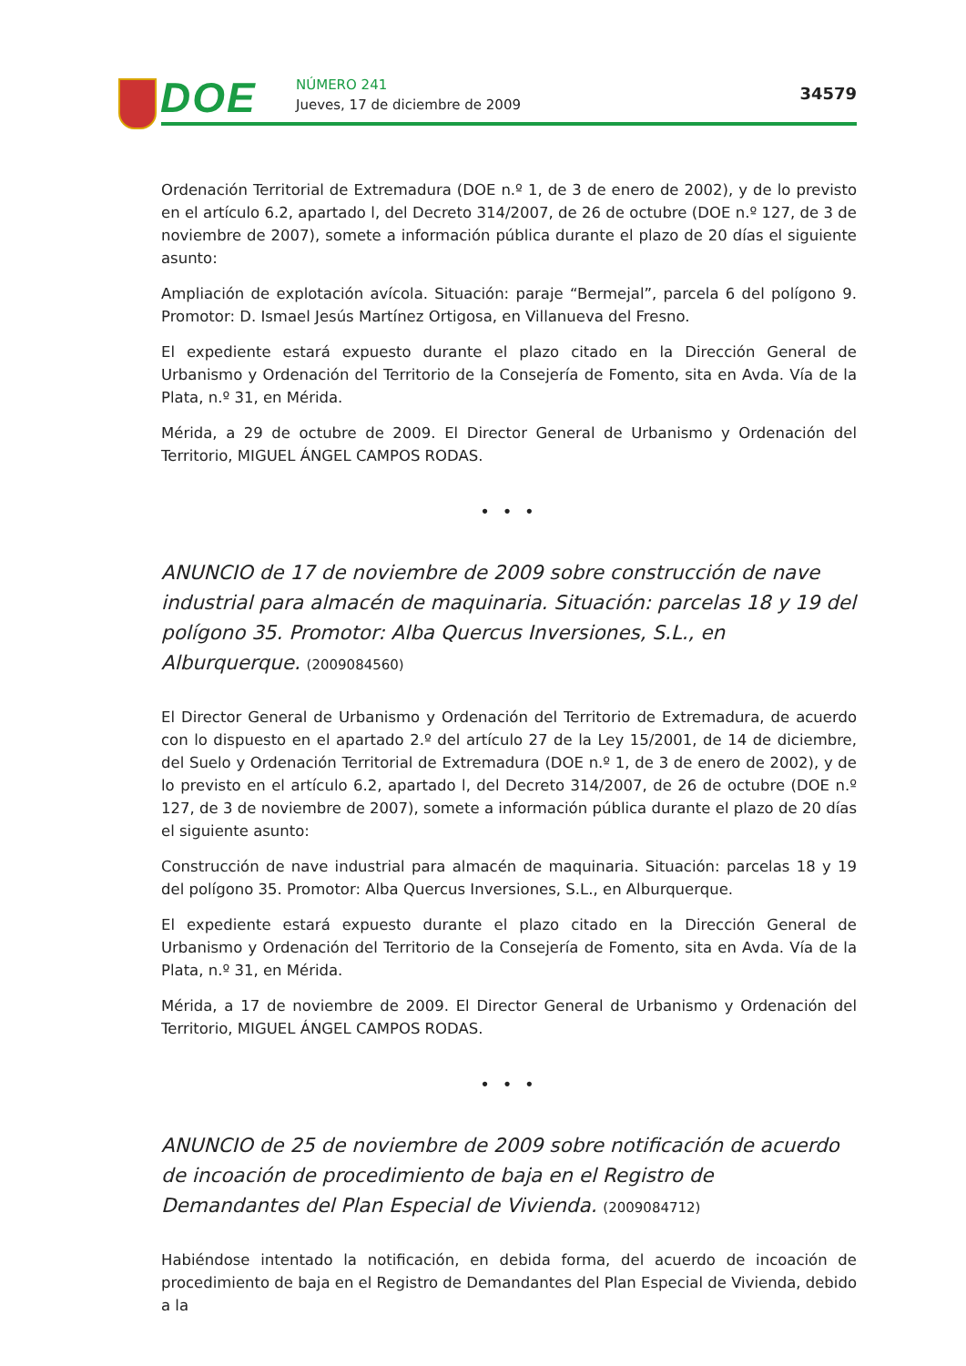DOE NÚMERO 241
Jueves, 17 de diciembre de 2009
34579
Ordenación Territorial de Extremadura (DOE n.º 1, de 3 de enero de 2002), y de lo previsto en el artículo 6.2, apartado l, del Decreto 314/2007, de 26 de octubre (DOE n.º 127, de 3 de noviembre de 2007), somete a información pública durante el plazo de 20 días el siguiente asunto:
Ampliación de explotación avícola. Situación: paraje “Bermejal”, parcela 6 del polígono 9. Promotor: D. Ismael Jesús Martínez Ortigosa, en Villanueva del Fresno.
El expediente estará expuesto durante el plazo citado en la Dirección General de Urbanismo y Ordenación del Territorio de la Consejería de Fomento, sita en Avda. Vía de la Plata, n.º 31, en Mérida.
Mérida, a 29 de octubre de 2009. El Director General de Urbanismo y Ordenación del Territorio, MIGUEL ÁNGEL CAMPOS RODAS.
• • •
ANUNCIO de 17 de noviembre de 2009 sobre construcción de nave industrial para almacén de maquinaria. Situación: parcelas 18 y 19 del polígono 35. Promotor: Alba Quercus Inversiones, S.L., en Alburquerque. (2009084560)
El Director General de Urbanismo y Ordenación del Territorio de Extremadura, de acuerdo con lo dispuesto en el apartado 2.º del artículo 27 de la Ley 15/2001, de 14 de diciembre, del Suelo y Ordenación Territorial de Extremadura (DOE n.º 1, de 3 de enero de 2002), y de lo previsto en el artículo 6.2, apartado l, del Decreto 314/2007, de 26 de octubre (DOE n.º 127, de 3 de noviembre de 2007), somete a información pública durante el plazo de 20 días el siguiente asunto:
Construcción de nave industrial para almacén de maquinaria. Situación: parcelas 18 y 19 del polígono 35. Promotor: Alba Quercus Inversiones, S.L., en Alburquerque.
El expediente estará expuesto durante el plazo citado en la Dirección General de Urbanismo y Ordenación del Territorio de la Consejería de Fomento, sita en Avda. Vía de la Plata, n.º 31, en Mérida.
Mérida, a 17 de noviembre de 2009. El Director General de Urbanismo y Ordenación del Territorio, MIGUEL ÁNGEL CAMPOS RODAS.
• • •
ANUNCIO de 25 de noviembre de 2009 sobre notificación de acuerdo de incoación de procedimiento de baja en el Registro de Demandantes del Plan Especial de Vivienda. (2009084712)
Habiéndose intentado la notificación, en debida forma, del acuerdo de incoación de procedimiento de baja en el Registro de Demandantes del Plan Especial de Vivienda, debido a la